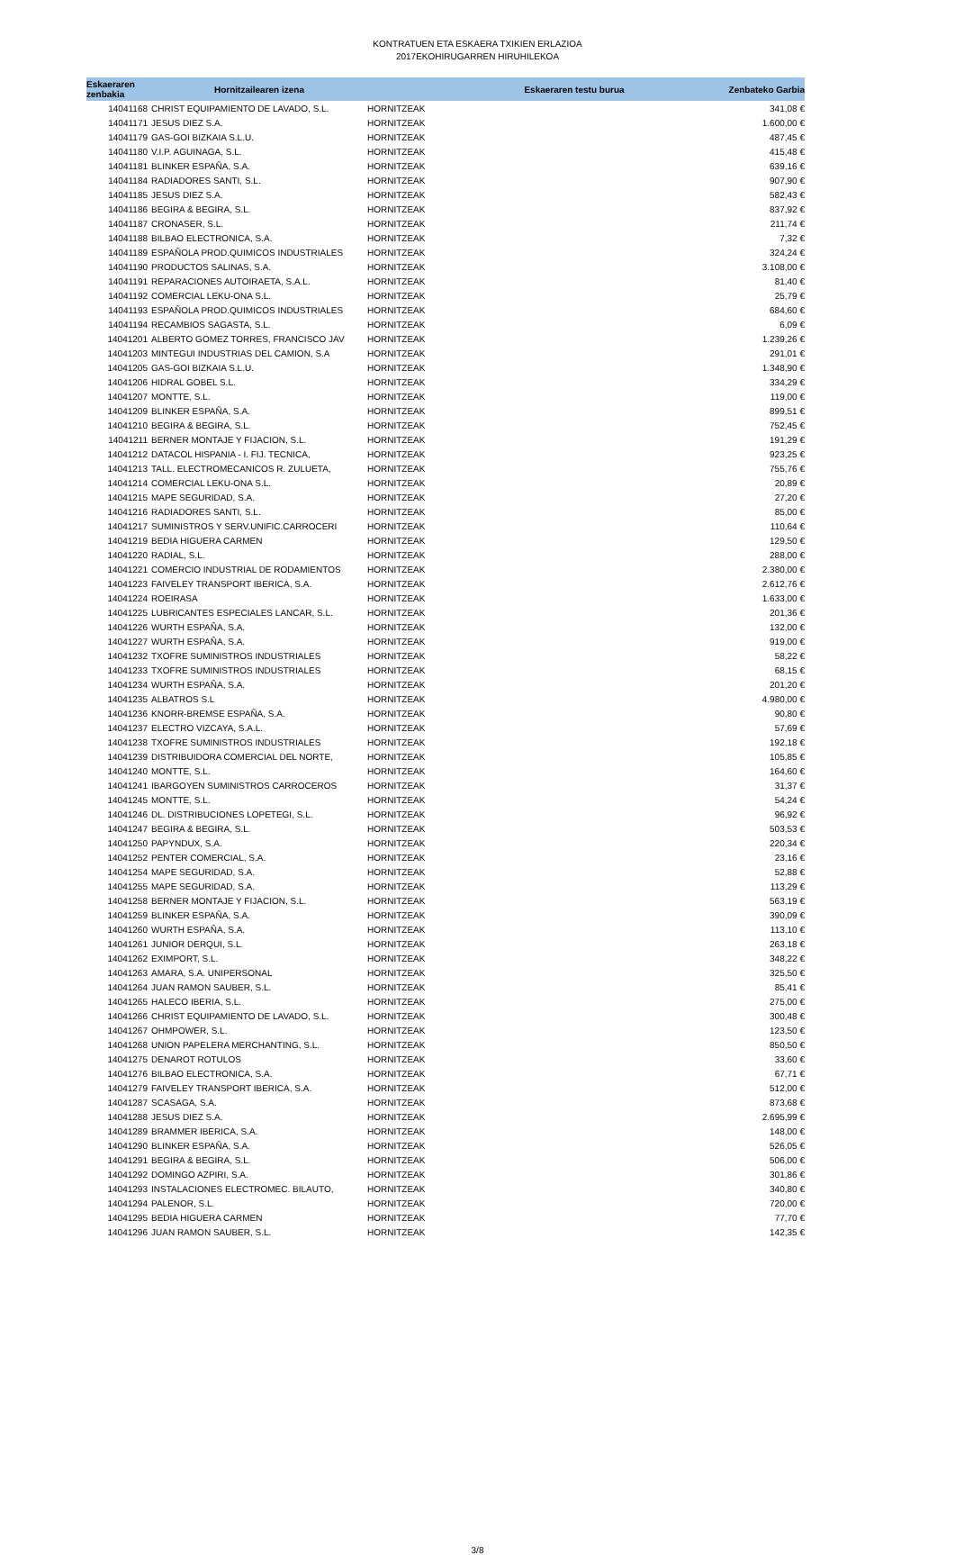KONTRATUEN ETA ESKAERA TXIKIEN ERLAZIOA
2017EKOHIRUGARREN HIRUHILEKOA
| Eskaeraren zenbakia | Hornitzailearen izena | | Eskaeraren testu burua | Zenbateko Garbia |
| --- | --- | --- | --- | --- |
| 14041168 | CHRIST EQUIPAMIENTO DE LAVADO, S.L. | HORNITZEAK | | 341,08 € |
| 14041171 | JESUS DIEZ S.A. | HORNITZEAK | | 1.600,00 € |
| 14041179 | GAS-GOI BIZKAIA S.L.U. | HORNITZEAK | | 487,45 € |
| 14041180 | V.I.P. AGUINAGA, S.L. | HORNITZEAK | | 415,48 € |
| 14041181 | BLINKER ESPAÑA, S.A. | HORNITZEAK | | 639,16 € |
| 14041184 | RADIADORES SANTI, S.L. | HORNITZEAK | | 907,90 € |
| 14041185 | JESUS DIEZ S.A. | HORNITZEAK | | 582,43 € |
| 14041186 | BEGIRA & BEGIRA, S.L. | HORNITZEAK | | 837,92 € |
| 14041187 | CRONASER, S.L. | HORNITZEAK | | 211,74 € |
| 14041188 | BILBAO ELECTRONICA, S.A. | HORNITZEAK | | 7,32 € |
| 14041189 | ESPAÑOLA PROD.QUIMICOS INDUSTRIALES | HORNITZEAK | | 324,24 € |
| 14041190 | PRODUCTOS SALINAS, S.A. | HORNITZEAK | | 3.108,00 € |
| 14041191 | REPARACIONES AUTOIRAETA, S.A.L. | HORNITZEAK | | 81,40 € |
| 14041192 | COMERCIAL LEKU-ONA S.L. | HORNITZEAK | | 25,79 € |
| 14041193 | ESPAÑOLA PROD.QUIMICOS INDUSTRIALES | HORNITZEAK | | 684,60 € |
| 14041194 | RECAMBIOS SAGASTA, S.L. | HORNITZEAK | | 6,09 € |
| 14041201 | ALBERTO GOMEZ TORRES, FRANCISCO JAV | HORNITZEAK | | 1.239,26 € |
| 14041203 | MINTEGUI INDUSTRIAS DEL CAMION, S.A | HORNITZEAK | | 291,01 € |
| 14041205 | GAS-GOI BIZKAIA S.L.U. | HORNITZEAK | | 1.348,90 € |
| 14041206 | HIDRAL GOBEL S.L. | HORNITZEAK | | 334,29 € |
| 14041207 | MONTTE, S.L. | HORNITZEAK | | 119,00 € |
| 14041209 | BLINKER ESPAÑA, S.A. | HORNITZEAK | | 899,51 € |
| 14041210 | BEGIRA & BEGIRA, S.L. | HORNITZEAK | | 752,45 € |
| 14041211 | BERNER MONTAJE Y FIJACION, S.L. | HORNITZEAK | | 191,29 € |
| 14041212 | DATACOL HISPANIA - I. FIJ. TECNICA, | HORNITZEAK | | 923,25 € |
| 14041213 | TALL. ELECTROMECANICOS R. ZULUETA, | HORNITZEAK | | 755,76 € |
| 14041214 | COMERCIAL LEKU-ONA S.L. | HORNITZEAK | | 20,89 € |
| 14041215 | MAPE SEGURIDAD, S.A. | HORNITZEAK | | 27,20 € |
| 14041216 | RADIADORES SANTI, S.L. | HORNITZEAK | | 85,00 € |
| 14041217 | SUMINISTROS Y SERV.UNIFIC.CARROCERI | HORNITZEAK | | 110,64 € |
| 14041219 | BEDIA HIGUERA CARMEN | HORNITZEAK | | 129,50 € |
| 14041220 | RADIAL, S.L. | HORNITZEAK | | 288,00 € |
| 14041221 | COMERCIO INDUSTRIAL DE RODAMIENTOS | HORNITZEAK | | 2.380,00 € |
| 14041223 | FAIVELEY TRANSPORT IBERICA, S.A. | HORNITZEAK | | 2.612,76 € |
| 14041224 | ROEIRASA | HORNITZEAK | | 1.633,00 € |
| 14041225 | LUBRICANTES ESPECIALES LANCAR, S.L. | HORNITZEAK | | 201,36 € |
| 14041226 | WURTH ESPAÑA, S.A. | HORNITZEAK | | 132,00 € |
| 14041227 | WURTH ESPAÑA, S.A. | HORNITZEAK | | 919,00 € |
| 14041232 | TXOFRE SUMINISTROS INDUSTRIALES | HORNITZEAK | | 58,22 € |
| 14041233 | TXOFRE SUMINISTROS INDUSTRIALES | HORNITZEAK | | 68,15 € |
| 14041234 | WURTH ESPAÑA, S.A. | HORNITZEAK | | 201,20 € |
| 14041235 | ALBATROS S.L | HORNITZEAK | | 4.980,00 € |
| 14041236 | KNORR-BREMSE ESPAÑA, S.A. | HORNITZEAK | | 90,80 € |
| 14041237 | ELECTRO VIZCAYA, S.A.L. | HORNITZEAK | | 57,69 € |
| 14041238 | TXOFRE SUMINISTROS INDUSTRIALES | HORNITZEAK | | 192,18 € |
| 14041239 | DISTRIBUIDORA COMERCIAL DEL NORTE, | HORNITZEAK | | 105,85 € |
| 14041240 | MONTTE, S.L. | HORNITZEAK | | 164,60 € |
| 14041241 | IBARGOYEN SUMINISTROS CARROCEROS | HORNITZEAK | | 31,37 € |
| 14041245 | MONTTE, S.L. | HORNITZEAK | | 54,24 € |
| 14041246 | DL. DISTRIBUCIONES LOPETEGI, S.L. | HORNITZEAK | | 96,92 € |
| 14041247 | BEGIRA & BEGIRA, S.L. | HORNITZEAK | | 503,53 € |
| 14041250 | PAPYNDUX, S.A. | HORNITZEAK | | 220,34 € |
| 14041252 | PENTER COMERCIAL, S.A. | HORNITZEAK | | 23,16 € |
| 14041254 | MAPE SEGURIDAD, S.A. | HORNITZEAK | | 52,88 € |
| 14041255 | MAPE SEGURIDAD, S.A. | HORNITZEAK | | 113,29 € |
| 14041258 | BERNER MONTAJE Y FIJACION, S.L. | HORNITZEAK | | 563,19 € |
| 14041259 | BLINKER ESPAÑA, S.A. | HORNITZEAK | | 390,09 € |
| 14041260 | WURTH ESPAÑA, S.A. | HORNITZEAK | | 113,10 € |
| 14041261 | JUNIOR DERQUI, S.L. | HORNITZEAK | | 263,18 € |
| 14041262 | EXIMPORT, S.L. | HORNITZEAK | | 348,22 € |
| 14041263 | AMARA, S.A. UNIPERSONAL | HORNITZEAK | | 325,50 € |
| 14041264 | JUAN RAMON SAUBER, S.L. | HORNITZEAK | | 85,41 € |
| 14041265 | HALECO IBERIA, S.L. | HORNITZEAK | | 275,00 € |
| 14041266 | CHRIST EQUIPAMIENTO DE LAVADO, S.L. | HORNITZEAK | | 300,48 € |
| 14041267 | OHMPOWER, S.L. | HORNITZEAK | | 123,50 € |
| 14041268 | UNION PAPELERA MERCHANTING, S.L. | HORNITZEAK | | 850,50 € |
| 14041275 | DENAROT ROTULOS | HORNITZEAK | | 33,60 € |
| 14041276 | BILBAO ELECTRONICA, S.A. | HORNITZEAK | | 67,71 € |
| 14041279 | FAIVELEY TRANSPORT IBERICA, S.A. | HORNITZEAK | | 512,00 € |
| 14041287 | SCASAGA, S.A. | HORNITZEAK | | 873,68 € |
| 14041288 | JESUS DIEZ S.A. | HORNITZEAK | | 2.695,99 € |
| 14041289 | BRAMMER IBERICA, S.A. | HORNITZEAK | | 148,00 € |
| 14041290 | BLINKER ESPAÑA, S.A. | HORNITZEAK | | 526,05 € |
| 14041291 | BEGIRA & BEGIRA, S.L. | HORNITZEAK | | 506,00 € |
| 14041292 | DOMINGO AZPIRI, S.A. | HORNITZEAK | | 301,86 € |
| 14041293 | INSTALACIONES ELECTROMEC. BILAUTO, | HORNITZEAK | | 340,80 € |
| 14041294 | PALENOR, S.L. | HORNITZEAK | | 720,00 € |
| 14041295 | BEDIA HIGUERA CARMEN | HORNITZEAK | | 77,70 € |
| 14041296 | JUAN RAMON SAUBER, S.L. | HORNITZEAK | | 142,35 € |
3/8